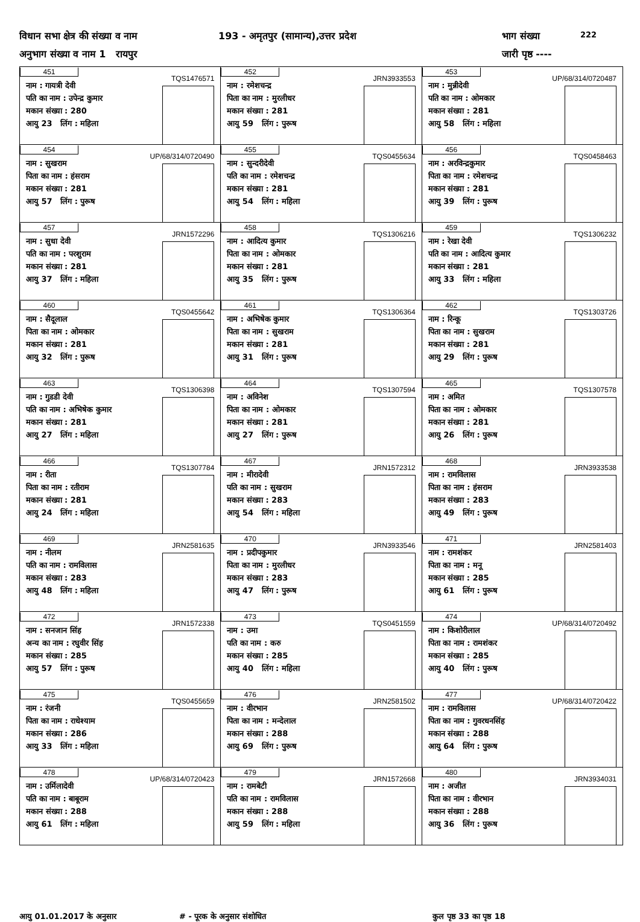विधान सभा क्षेत्र की संख्या व नाम 193 - अमृतपुर (सामान्य),उत्तर प्रदेश भाग संख्या 222
अनुभाग संख्या व नाम 1 रायपुर जारी पृष्ठ ----
| 451 TQS1476571 नाम : गायत्री देवी पति का नाम : उपेन्द्र कुमार मकान संख्या : 280 आयु 23 लिंग : महिला | 452 JRN3933553 नाम : रमेशचन्द्र पिता का नाम : मुरलीधर मकान संख्या : 281 आयु 59 लिंग : पुरूष | 453 UP/68/314/0720487 नाम : मुन्नीदेवी पति का नाम : ओमकार मकान संख्या : 281 आयु 58 लिंग : महिला |
| 454 UP/68/314/0720490 नाम : सुखराम पिता का नाम : हंसराम मकान संख्या : 281 आयु 57 लिंग : पुरूष | 455 TQS0455634 नाम : सुन्दरीदेवी पति का नाम : रमेशचन्द्र मकान संख्या : 281 आयु 54 लिंग : महिला | 456 TQS0458463 नाम : अरविन्द्रकुमार पिता का नाम : रमेशचन्द्र मकान संख्या : 281 आयु 39 लिंग : पुरूष |
| 457 JRN1572296 नाम : सुधा देवी पति का नाम : परशुराम मकान संख्या : 281 आयु 37 लिंग : महिला | 458 TQS1306216 नाम : आदित्य कुमार पिता का नाम : ओमकार मकान संख्या : 281 आयु 35 लिंग : पुरूष | 459 TQS1306232 नाम : रेखा देवी पति का नाम : आदित्य कुमार मकान संख्या : 281 आयु 33 लिंग : महिला |
| 460 TQS0455642 नाम : सैदूलाल पिता का नाम : ओमकार मकान संख्या : 281 आयु 32 लिंग : पुरूष | 461 TQS1306364 नाम : अभिषेक कुमार पिता का नाम : सुखराम मकान संख्या : 281 आयु 31 लिंग : पुरूष | 462 TQS1303726 नाम : रिन्कू पिता का नाम : सुखराम मकान संख्या : 281 आयु 29 लिंग : पुरूष |
| 463 TQS1306398 नाम : गुडडी देवी पति का नाम : अभिषेक कुमार मकान संख्या : 281 आयु 27 लिंग : महिला | 464 TQS1307594 नाम : अविनेश पिता का नाम : ओमकार मकान संख्या : 281 आयु 27 लिंग : पुरूष | 465 TQS1307578 नाम : अमित पिता का नाम : ओमकार मकान संख्या : 281 आयु 26 लिंग : पुरूष |
| 466 TQS1307784 नाम : रीता पिता का नाम : रतीराम मकान संख्या : 281 आयु 24 लिंग : महिला | 467 JRN1572312 नाम : मीरादेवी पति का नाम : सुखराम मकान संख्या : 283 आयु 54 लिंग : महिला | 468 JRN3933538 नाम : रामविलास पिता का नाम : हंसराम मकान संख्या : 283 आयु 49 लिंग : पुरूष |
| 469 JRN2581635 नाम : नीलम पति का नाम : रामविलास मकान संख्या : 283 आयु 48 लिंग : महिला | 470 JRN3933546 नाम : प्रदीपकुमार पिता का नाम : मुरलीधर मकान संख्या : 283 आयु 47 लिंग : पुरूष | 471 JRN2581403 नाम : रामशंकर पिता का नाम : मनू मकान संख्या : 285 आयु 61 लिंग : पुरूष |
| 472 JRN1572338 नाम : सनजान सिंह अन्य का नाम : रघुवीर सिंह मकान संख्या : 285 आयु 57 लिंग : पुरूष | 473 TQS0451559 नाम : उमा पति का नाम : करु मकान संख्या : 285 आयु 40 लिंग : महिला | 474 UP/68/314/0720492 नाम : किशोरीलाल पिता का नाम : रामशंकर मकान संख्या : 285 आयु 40 लिंग : पुरूष |
| 475 TQS0455659 नाम : रंजनी पिता का नाम : राधेश्याम मकान संख्या : 286 आयु 33 लिंग : महिला | 476 JRN2581502 नाम : वीरभान पिता का नाम : मन्देलाल मकान संख्या : 288 आयु 69 लिंग : पुरूष | 477 UP/68/314/0720422 नाम : रामविलास पिता का नाम : गुवरधनसिंह मकान संख्या : 288 आयु 64 लिंग : पुरूष |
| 478 UP/68/314/0720423 नाम : उर्मिलादेवी पति का नाम : बाबूराम मकान संख्या : 288 आयु 61 लिंग : महिला | 479 JRN1572668 नाम : रामबेटी पति का नाम : रामविलास मकान संख्या : 288 आयु 59 लिंग : महिला | 480 JRN3934031 नाम : अजीत पिता का नाम : वीरभान मकान संख्या : 288 आयु 36 लिंग : पुरूष |
आयु 01.01.2017 के अनुसार # - पूरक के अनुसार संशोधित कुल पृष्ठ 33 का पृष्ठ 18